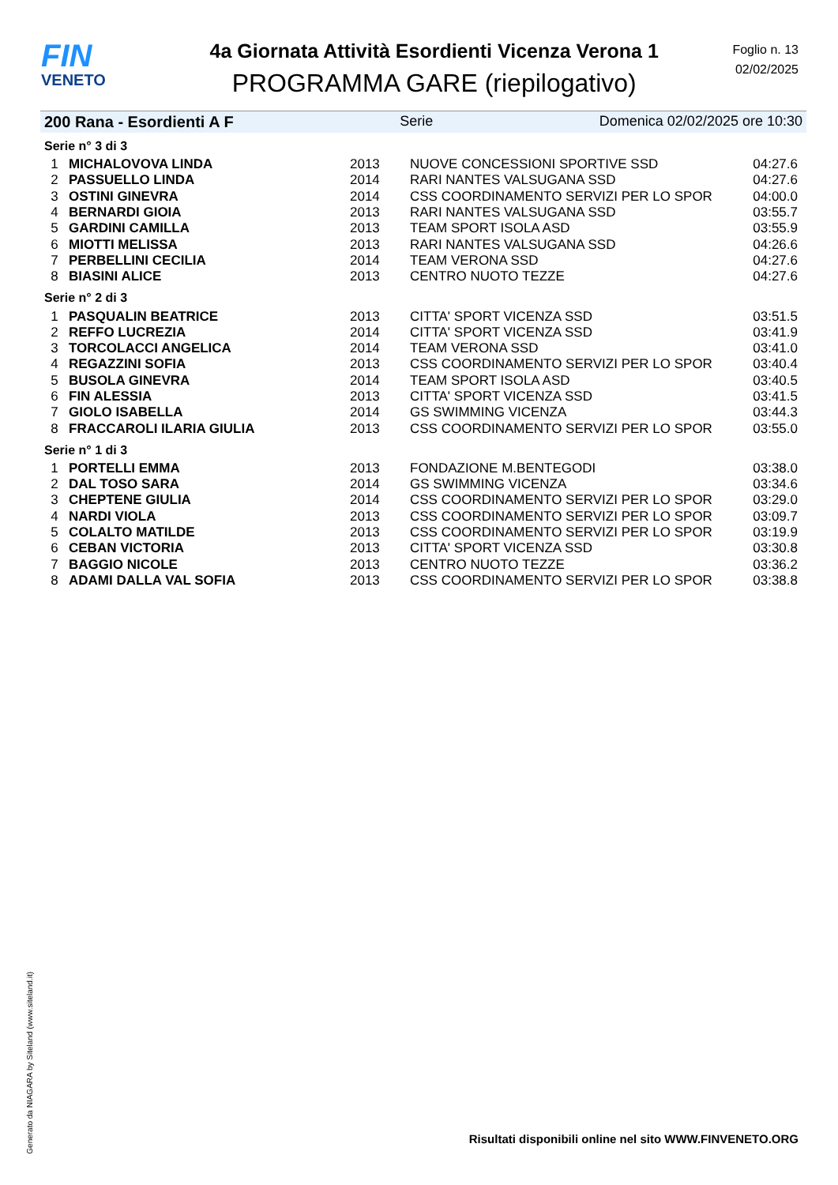FIN
VENETO
4a Giornata Attività Esordienti Vicenza Verona 1
PROGRAMMA GARE (riepilogativo)
Foglio n. 13
02/02/2025
200 Rana - Esordienti A F Serie Domenica 02/02/2025 ore 10:30
| Serie n° 3 di 3 | | | | |
| 1 | MICHALOVOVA LINDA | 2013 | NUOVE CONCESSIONI SPORTIVE SSD | 04:27.6 |
| 2 | PASSUELLO LINDA | 2014 | RARI NANTES VALSUGANA SSD | 04:27.6 |
| 3 | OSTINI GINEVRA | 2014 | CSS COORDINAMENTO SERVIZI PER LO SPOR | 04:00.0 |
| 4 | BERNARDI GIOIA | 2013 | RARI NANTES VALSUGANA SSD | 03:55.7 |
| 5 | GARDINI CAMILLA | 2013 | TEAM SPORT ISOLA ASD | 03:55.9 |
| 6 | MIOTTI MELISSA | 2013 | RARI NANTES VALSUGANA SSD | 04:26.6 |
| 7 | PERBELLINI CECILIA | 2014 | TEAM VERONA SSD | 04:27.6 |
| 8 | BIASINI ALICE | 2013 | CENTRO NUOTO TEZZE | 04:27.6 |
| Serie n° 2 di 3 | | | | |
| 1 | PASQUALIN BEATRICE | 2013 | CITTA' SPORT VICENZA SSD | 03:51.5 |
| 2 | REFFO LUCREZIA | 2014 | CITTA' SPORT VICENZA SSD | 03:41.9 |
| 3 | TORCOLACCI ANGELICA | 2014 | TEAM VERONA SSD | 03:41.0 |
| 4 | REGAZZINI SOFIA | 2013 | CSS COORDINAMENTO SERVIZI PER LO SPOR | 03:40.4 |
| 5 | BUSOLA GINEVRA | 2014 | TEAM SPORT ISOLA ASD | 03:40.5 |
| 6 | FIN ALESSIA | 2013 | CITTA' SPORT VICENZA SSD | 03:41.5 |
| 7 | GIOLO ISABELLA | 2014 | GS SWIMMING VICENZA | 03:44.3 |
| 8 | FRACCAROLI ILARIA GIULIA | 2013 | CSS COORDINAMENTO SERVIZI PER LO SPOR | 03:55.0 |
| Serie n° 1 di 3 | | | | |
| 1 | PORTELLI EMMA | 2013 | FONDAZIONE M.BENTEGODI | 03:38.0 |
| 2 | DAL TOSO SARA | 2014 | GS SWIMMING VICENZA | 03:34.6 |
| 3 | CHEPTENE GIULIA | 2014 | CSS COORDINAMENTO SERVIZI PER LO SPOR | 03:29.0 |
| 4 | NARDI VIOLA | 2013 | CSS COORDINAMENTO SERVIZI PER LO SPOR | 03:09.7 |
| 5 | COLALTO MATILDE | 2013 | CSS COORDINAMENTO SERVIZI PER LO SPOR | 03:19.9 |
| 6 | CEBAN VICTORIA | 2013 | CITTA' SPORT VICENZA SSD | 03:30.8 |
| 7 | BAGGIO NICOLE | 2013 | CENTRO NUOTO TEZZE | 03:36.2 |
| 8 | ADAMI DALLA VAL SOFIA | 2013 | CSS COORDINAMENTO SERVIZI PER LO SPOR | 03:38.8 |
Generato da NIAGARA by Siteland (www.siteland.it)
Risultati disponibili online nel sito WWW.FINVENETO.ORG